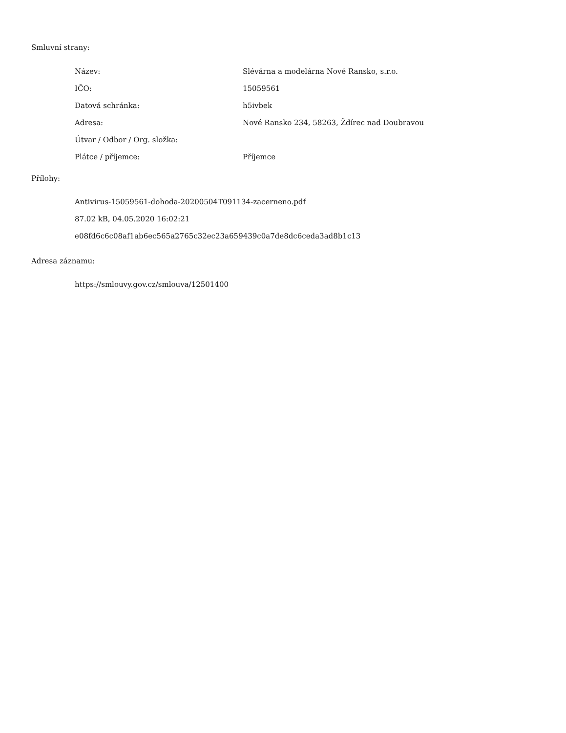Smluvní strany:
| Název: | Slévárna a modelárna Nové Ransko, s.r.o. |
| IČO: | 15059561 |
| Datová schránka: | h5ivbek |
| Adresa: | Nové Ransko 234, 58263, Ždírec nad Doubravou |
| Útvar / Odbor / Org. složka: | |
| Plátce / příjemce: | Příjemce |
Přílohy:
Antivirus-15059561-dohoda-20200504T091134-zacerneno.pdf
87.02 kB, 04.05.2020 16:02:21
e08fd6c6c08af1ab6ec565a2765c32ec23a659439c0a7de8dc6ceda3ad8b1c13
Adresa záznamu:
https://smlouvy.gov.cz/smlouva/12501400